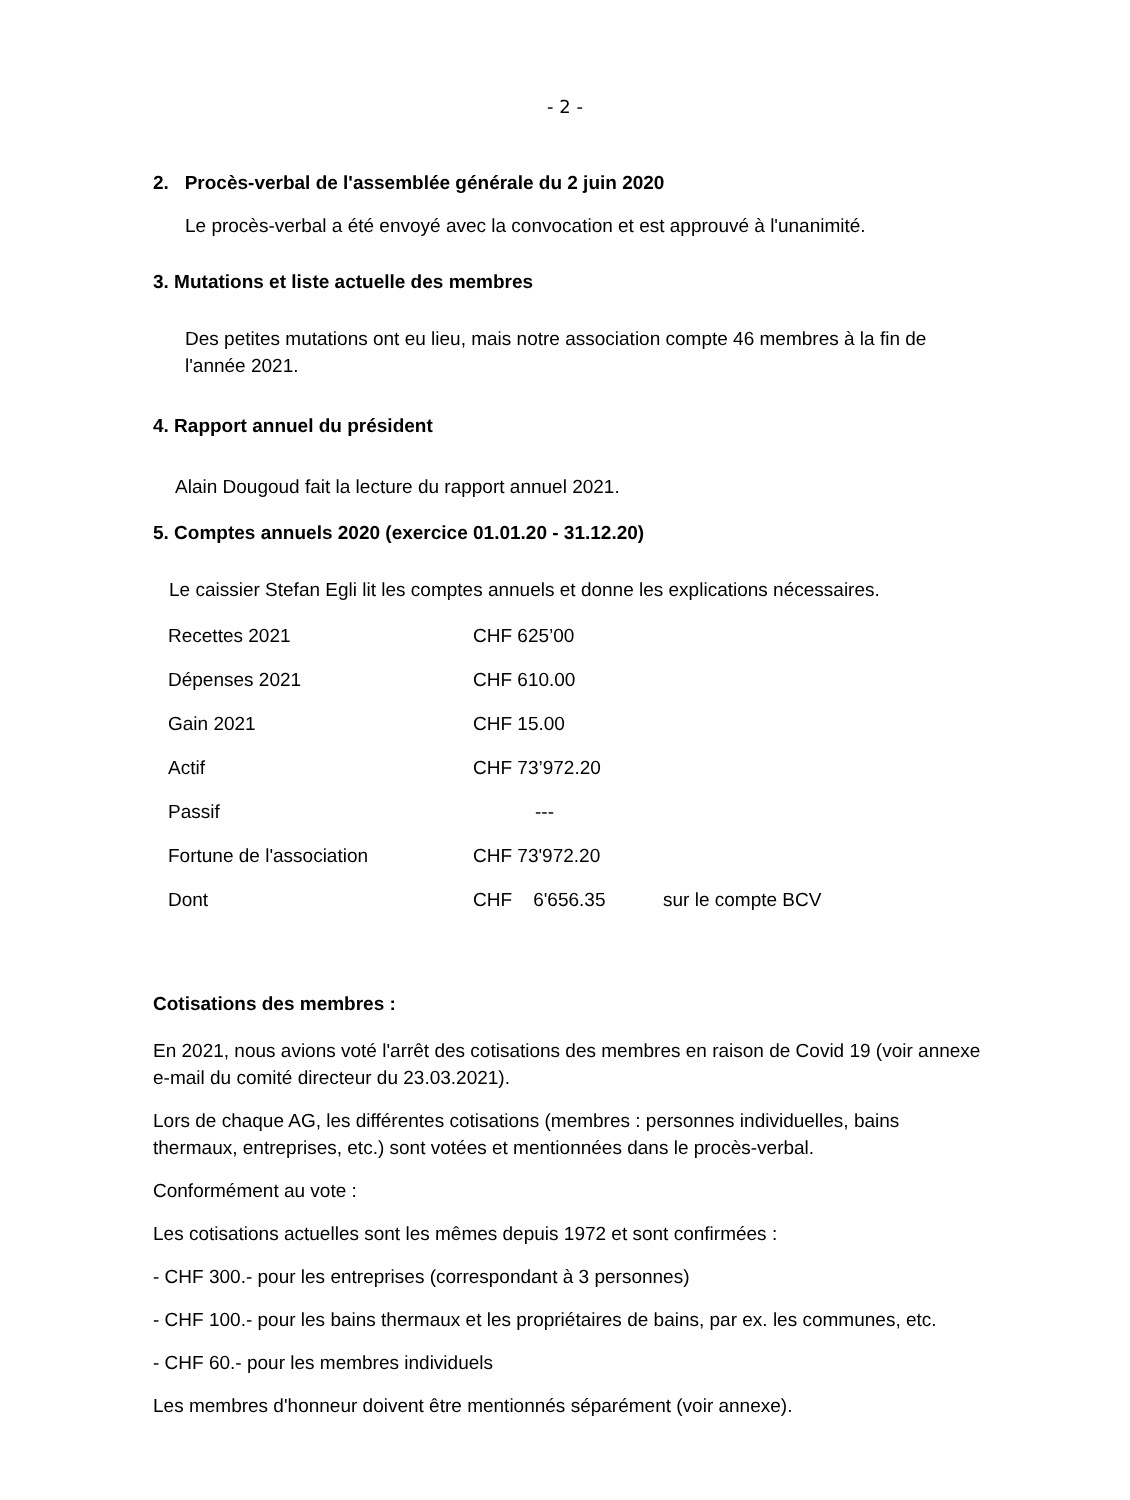- 2 -
2. Procès-verbal de l'assemblée générale du 2 juin 2020
Le procès-verbal a été envoyé avec la convocation et est approuvé à l'unanimité.
3. Mutations et liste actuelle des membres
Des petites mutations ont eu lieu, mais notre association compte 46 membres à la fin de l'année 2021.
4. Rapport annuel du président
Alain Dougoud fait la lecture du rapport annuel 2021.
5. Comptes annuels 2020 (exercice 01.01.20 - 31.12.20)
Le caissier Stefan Egli lit les comptes annuels et donne les explications nécessaires.
| Recettes 2021 | CHF 625’00 | |
| Dépenses 2021 | CHF 610.00 | |
| Gain 2021 | CHF 15.00 | |
| Actif | CHF 73’972.20 | |
| Passif | --- | |
| Fortune de l'association | CHF 73'972.20 | |
| Dont | CHF 6'656.35 | sur le compte BCV |
Cotisations des membres :
En 2021, nous avions voté l'arrêt des cotisations des membres en raison de Covid 19 (voir annexe e-mail du comité directeur du 23.03.2021).
Lors de chaque AG, les différentes cotisations (membres : personnes individuelles, bains thermaux, entreprises, etc.) sont votées et mentionnées dans le procès-verbal.
Conformément au vote :
Les cotisations actuelles sont les mêmes depuis 1972 et sont confirmées :
- CHF 300.- pour les entreprises (correspondant à 3 personnes)
- CHF 100.- pour les bains thermaux et les propriétaires de bains, par ex. les communes, etc.
- CHF 60.- pour les membres individuels
Les membres d'honneur doivent être mentionnés séparément (voir annexe).